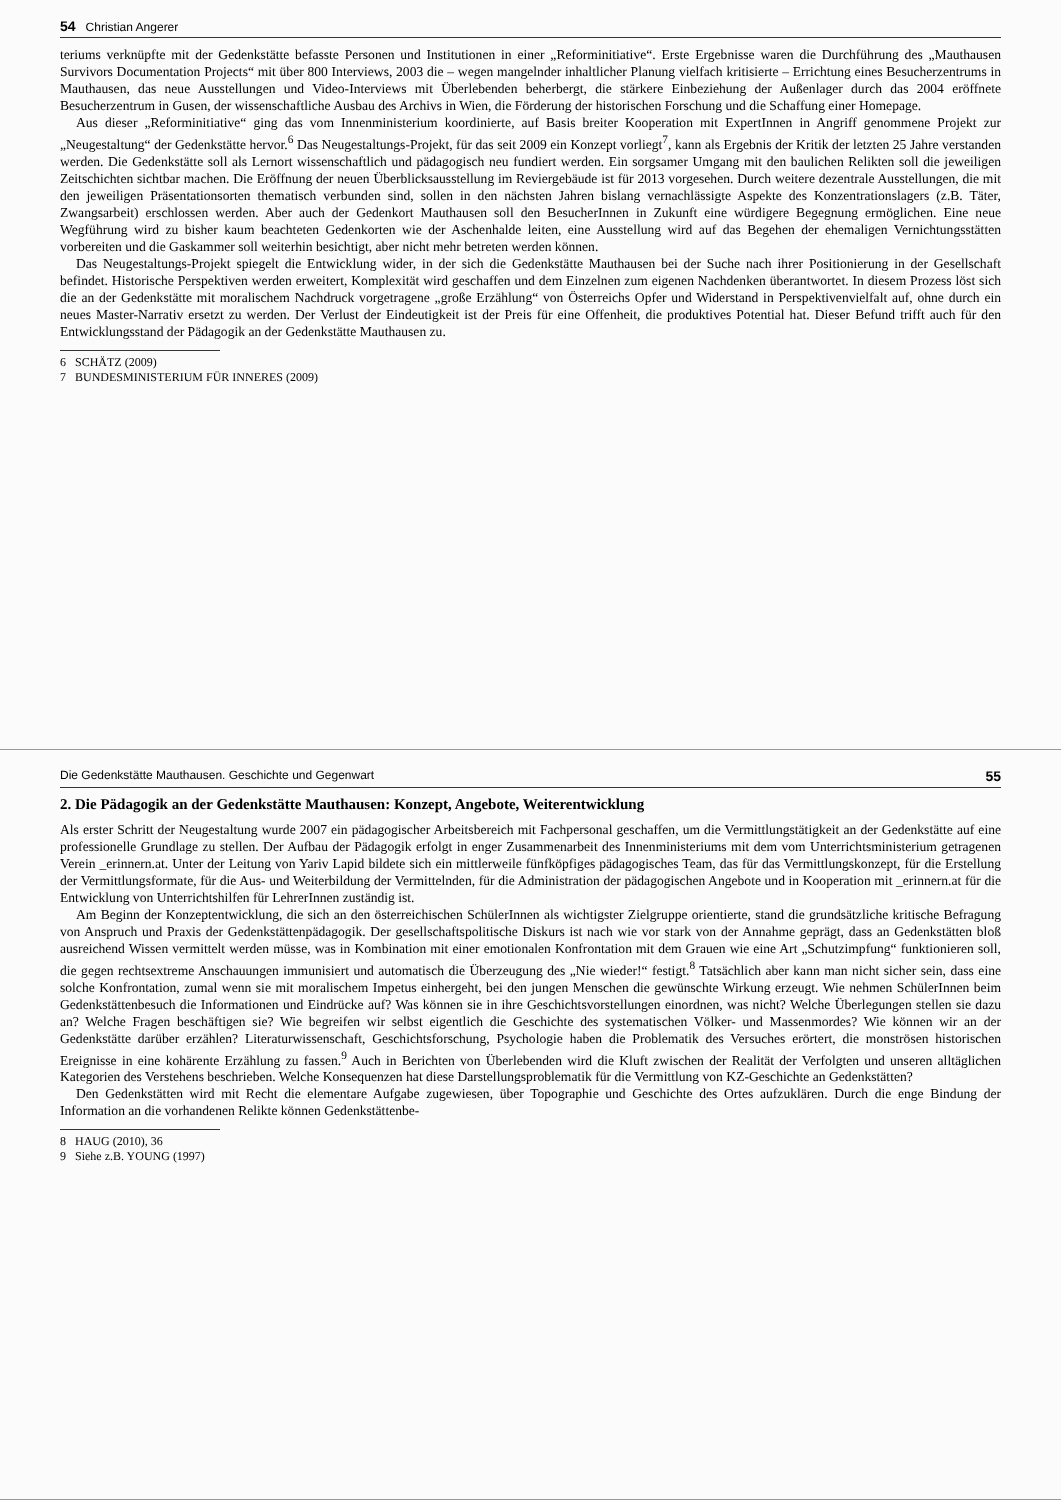54 Christian Angerer
teriums verknüpfte mit der Gedenkstätte befasste Personen und Institutionen in einer „Reforminitiative“. Erste Ergebnisse waren die Durchführung des „Mauthausen Survivors Documentation Projects“ mit über 800 Interviews, 2003 die – wegen mangelnder inhaltlicher Planung vielfach kritisierte – Errichtung eines Besucherzentrums in Mauthausen, das neue Ausstellungen und Video-Interviews mit Überlebenden beherbergt, die stärkere Einbeziehung der Außenlager durch das 2004 eröffnete Besucherzentrum in Gusen, der wissenschaftliche Ausbau des Archivs in Wien, die Förderung der historischen Forschung und die Schaffung einer Homepage.
Aus dieser „Reforminitiative“ ging das vom Innenministerium koordinierte, auf Basis breiter Kooperation mit ExpertInnen in Angriff genommene Projekt zur „Neugestaltung“ der Gedenkstätte hervor.<sup>6</sup> Das Neugestaltungs-Projekt, für das seit 2009 ein Konzept vorliegt<sup>7</sup>, kann als Ergebnis der Kritik der letzten 25 Jahre verstanden werden. Die Gedenkstätte soll als Lernort wissenschaftlich und pädagogisch neu fundiert werden. Ein sorgsamer Umgang mit den baulichen Relikten soll die jeweiligen Zeitschichten sichtbar machen. Die Eröffnung der neuen Überblicksausstellung im Reviergebäude ist für 2013 vorgesehen. Durch weitere dezentrale Ausstellungen, die mit den jeweiligen Präsentationsorten thematisch verbunden sind, sollen in den nächsten Jahren bislang vernachlässigte Aspekte des Konzentrationslagers (z.B. Täter, Zwangsarbeit) erschlossen werden. Aber auch der Gedenkort Mauthausen soll den BesucherInnen in Zukunft eine würdigere Begegnung ermöglichen. Eine neue Wegführung wird zu bisher kaum beachteten Gedenkorten wie der Aschenhalde leiten, eine Ausstellung wird auf das Begehen der ehemaligen Vernichtungsstätten vorbereiten und die Gaskammer soll weiterhin besichtigt, aber nicht mehr betreten werden können.
Das Neugestaltungs-Projekt spiegelt die Entwicklung wider, in der sich die Gedenkstätte Mauthausen bei der Suche nach ihrer Positionierung in der Gesellschaft befindet. Historische Perspektiven werden erweitert, Komplexität wird geschaffen und dem Einzelnen zum eigenen Nachdenken überantwortet. In diesem Prozess löst sich die an der Gedenkstätte mit moralischem Nachdruck vorgetragene „große Erzählung“ von Österreichs Opfer und Widerstand in Perspektivenvielfalt auf, ohne durch ein neues Master-Narrativ ersetzt zu werden. Der Verlust der Eindeutigkeit ist der Preis für eine Offenheit, die produktives Potential hat. Dieser Befund trifft auch für den Entwicklungsstand der Pädagogik an der Gedenkstätte Mauthausen zu.
6 SCHÄTZ (2009)
7 BUNDESMINISTERIUM FÜR INNERES (2009)
Die Gedenkstätte Mauthausen. Geschichte und Gegenwart 55
2. Die Pädagogik an der Gedenkstätte Mauthausen: Konzept, Angebote, Weiterentwicklung
Als erster Schritt der Neugestaltung wurde 2007 ein pädagogischer Arbeitsbereich mit Fachpersonal geschaffen, um die Vermittlungstätigkeit an der Gedenkstätte auf eine professionelle Grundlage zu stellen. Der Aufbau der Pädagogik erfolgt in enger Zusammenarbeit des Innenministeriums mit dem vom Unterrichtsministerium getragenen Verein _erinnern.at. Unter der Leitung von Yariv Lapid bildete sich ein mittlerweile fünfköpfiges pädagogisches Team, das für das Vermittlungskonzept, für die Erstellung der Vermittlungsformate, für die Aus- und Weiterbildung der Vermittelnden, für die Administration der pädagogischen Angebote und in Kooperation mit _erinnern.at für die Entwicklung von Unterrichtshilfen für LehrerInnen zuständig ist.
Am Beginn der Konzeptentwicklung, die sich an den österreichischen SchülerInnen als wichtigster Zielgruppe orientierte, stand die grundsätzliche kritische Befragung von Anspruch und Praxis der Gedenkstättenpädagogik. Der gesellschaftspolitische Diskurs ist nach wie vor stark von der Annahme geprägt, dass an Gedenkstätten bloß ausreichend Wissen vermittelt werden müsse, was in Kombination mit einer emotionalen Konfrontation mit dem Grauen wie eine Art „Schutzimpfung“ funktionieren soll, die gegen rechtsextreme Anschauungen immunisiert und automatisch die Überzeugung des „Nie wieder!“ festigt.<sup>8</sup> Tatsächlich aber kann man nicht sicher sein, dass eine solche Konfrontation, zumal wenn sie mit moralischem Impetus einhergeht, bei den jungen Menschen die gewünschte Wirkung erzeugt. Wie nehmen SchülerInnen beim Gedenkstättenbesuch die Informationen und Eindrücke auf? Was können sie in ihre Geschichtsvorstellungen einordnen, was nicht? Welche Überlegungen stellen sie dazu an? Welche Fragen beschäftigen sie? Wie begreifen wir selbst eigentlich die Geschichte des systematischen Völker- und Massenmordes? Wie können wir an der Gedenkstätte darüber erzählen? Literaturwissenschaft, Geschichtsforschung, Psychologie haben die Problematik des Versuches erörtert, die monströsen historischen Ereignisse in eine kohärente Erzählung zu fassen.<sup>9</sup> Auch in Berichten von Überlebenden wird die Kluft zwischen der Realität der Verfolgten und unseren alltäglichen Kategorien des Verstehens beschrieben. Welche Konsequenzen hat diese Darstellungsproblematik für die Vermittlung von KZ-Geschichte an Gedenkstätten?
Den Gedenkstätten wird mit Recht die elementare Aufgabe zugewiesen, über Topographie und Geschichte des Ortes aufzuklären. Durch die enge Bindung der Information an die vorhandenen Relikte können Gedenkstättenbe-
8 HAUG (2010), 36
9 Siehe z.B. YOUNG (1997)